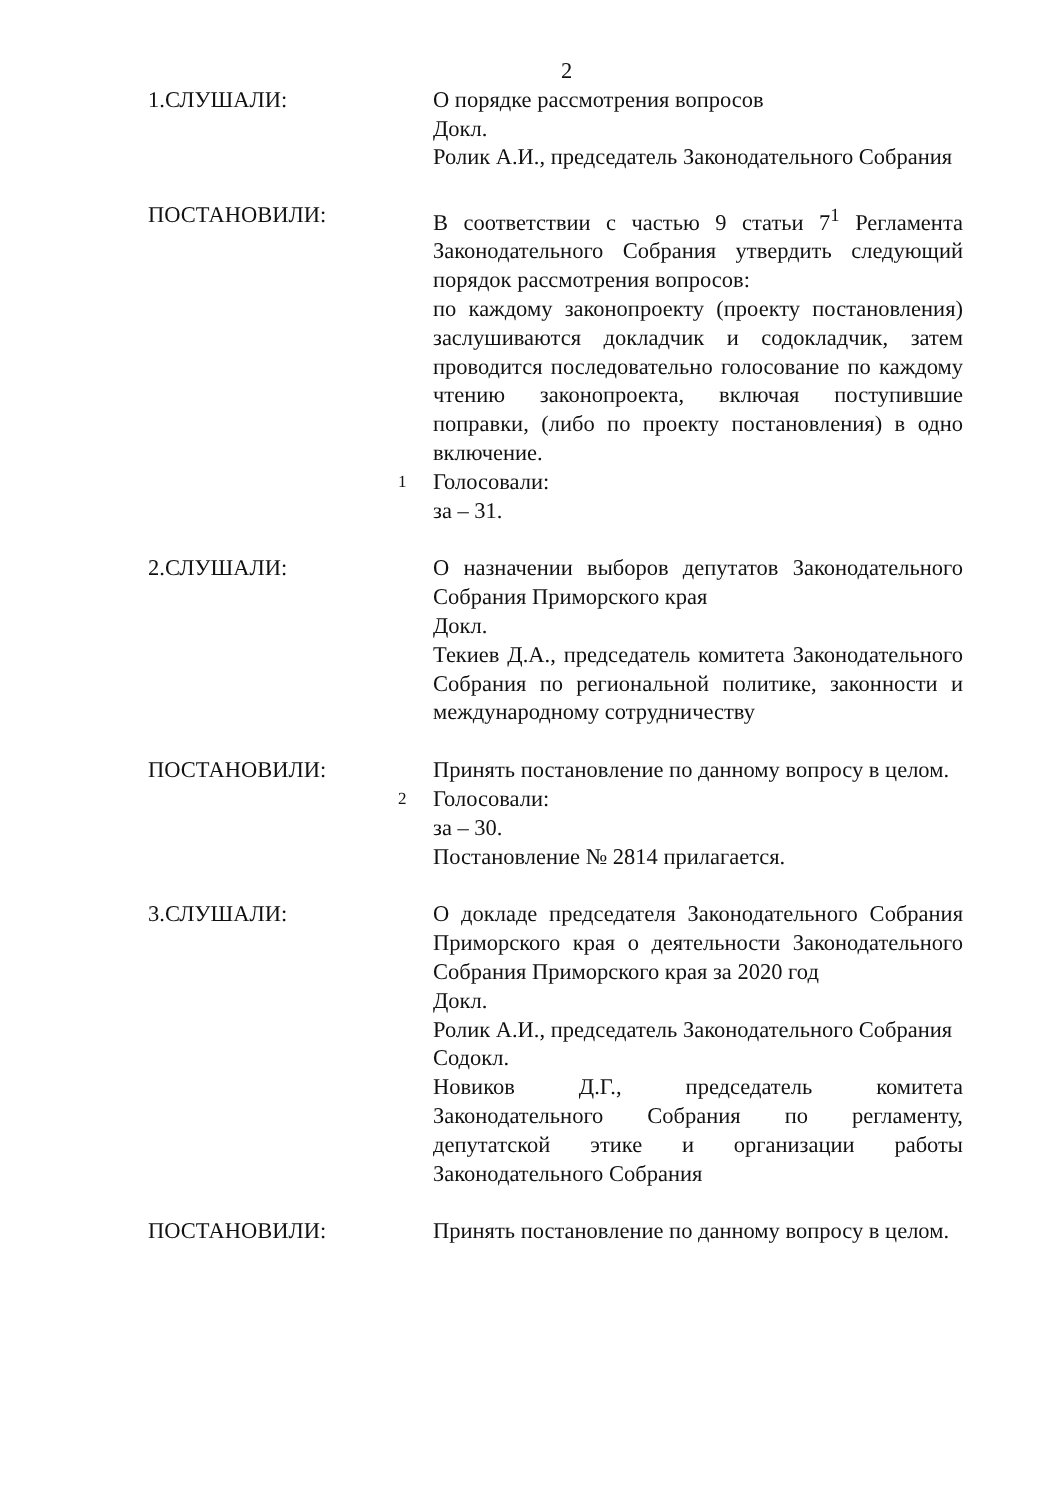2
1.СЛУШАЛИ: О порядке рассмотрения вопросов
Докл.
Ролик А.И., председатель Законодательного Собрания
ПОСТАНОВИЛИ: В соответствии с частью 9 статьи 7<sup>1</sup> Регламента Законодательного Собрания утвердить следующий порядок рассмотрения вопросов:
по каждому законопроекту (проекту постановления) заслушиваются докладчик и содокладчик, затем проводится последовательно голосование по каждому чтению законопроекта, включая поступившие поправки, (либо по проекту постановления) в одно включение.
1 Голосовали:
за – 31.
2.СЛУШАЛИ: О назначении выборов депутатов Законодательного Собрания Приморского края
Докл.
Текиев Д.А., председатель комитета Законодательного Собрания по региональной политике, законности и международному сотрудничеству
ПОСТАНОВИЛИ: Принять постановление по данному вопросу в целом.
2 Голосовали:
за – 30.
Постановление № 2814 прилагается.
3.СЛУШАЛИ: О докладе председателя Законодательного Собрания Приморского края о деятельности Законодательного Собрания Приморского края за 2020 год
Докл.
Ролик А.И., председатель Законодательного Собрания
Содокл.
Новиков Д.Г., председатель комитета Законодательного Собрания по регламенту, депутатской этике и организации работы Законодательного Собрания
ПОСТАНОВИЛИ: Принять постановление по данному вопросу в целом.